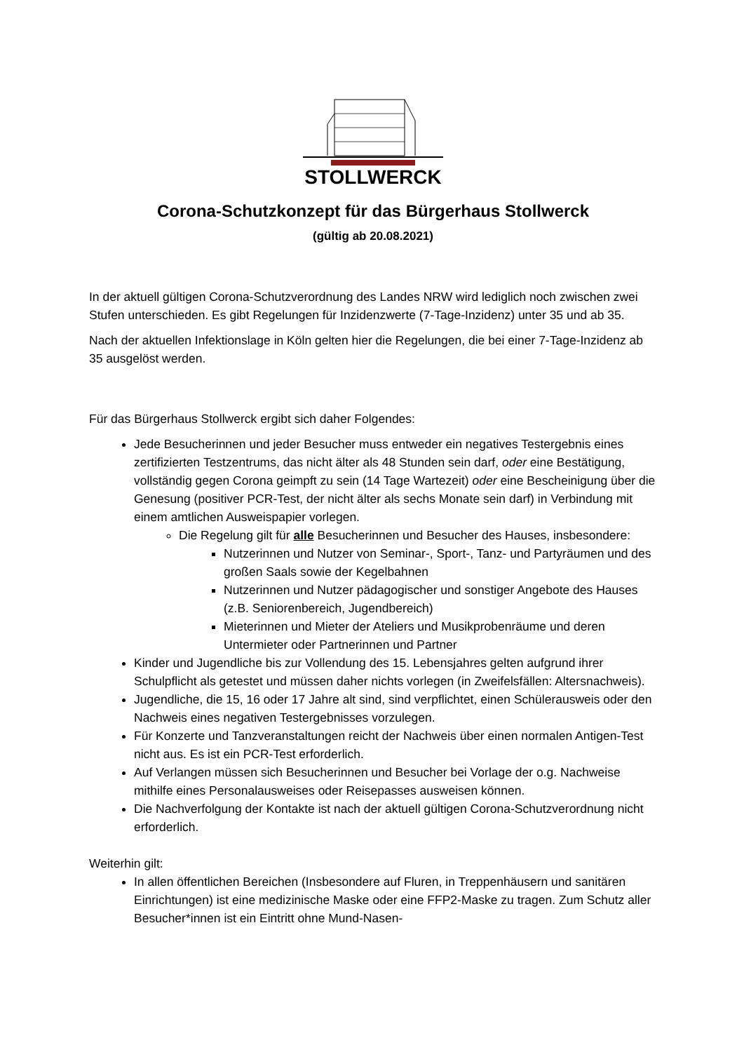STOLLWERCK
Corona-Schutzkonzept für das Bürgerhaus Stollwerck
(gültig ab 20.08.2021)
In der aktuell gültigen Corona-Schutzverordnung des Landes NRW wird lediglich noch zwischen zwei Stufen unterschieden. Es gibt Regelungen für Inzidenzwerte (7-Tage-Inzidenz) unter 35 und ab 35.
Nach der aktuellen Infektionslage in Köln gelten hier die Regelungen, die bei einer 7-Tage-Inzidenz ab 35 ausgelöst werden.
Für das Bürgerhaus Stollwerck ergibt sich daher Folgendes:
Jede Besucherinnen und jeder Besucher muss entweder ein negatives Testergebnis eines zertifizierten Testzentrums, das nicht älter als 48 Stunden sein darf, oder eine Bestätigung, vollständig gegen Corona geimpft zu sein (14 Tage Wartezeit) oder eine Bescheinigung über die Genesung (positiver PCR-Test, der nicht älter als sechs Monate sein darf) in Verbindung mit einem amtlichen Ausweispapier vorlegen.
Die Regelung gilt für alle Besucherinnen und Besucher des Hauses, insbesondere:
Nutzerinnen und Nutzer von Seminar-, Sport-, Tanz- und Partyräumen und des großen Saals sowie der Kegelbahnen
Nutzerinnen und Nutzer pädagogischer und sonstiger Angebote des Hauses (z.B. Seniorenbereich, Jugendbereich)
Mieterinnen und Mieter der Ateliers und Musikprobenräume und deren Untermieter oder Partnerinnen und Partner
Kinder und Jugendliche bis zur Vollendung des 15. Lebensjahres gelten aufgrund ihrer Schulpflicht als getestet und müssen daher nichts vorlegen (in Zweifelsfällen: Altersnachweis).
Jugendliche, die 15, 16 oder 17 Jahre alt sind, sind verpflichtet, einen Schülerausweis oder den Nachweis eines negativen Testergebnisses vorzulegen.
Für Konzerte und Tanzveranstaltungen reicht der Nachweis über einen normalen Antigen-Test nicht aus. Es ist ein PCR-Test erforderlich.
Auf Verlangen müssen sich Besucherinnen und Besucher bei Vorlage der o.g. Nachweise mithilfe eines Personalausweises oder Reisepasses ausweisen können.
Die Nachverfolgung der Kontakte ist nach der aktuell gültigen Corona-Schutzverordnung nicht erforderlich.
Weiterhin gilt:
In allen öffentlichen Bereichen (Insbesondere auf Fluren, in Treppenhäusern und sanitären Einrichtungen) ist eine medizinische Maske oder eine FFP2-Maske zu tragen. Zum Schutz aller Besucher*innen ist ein Eintritt ohne Mund-Nasen-